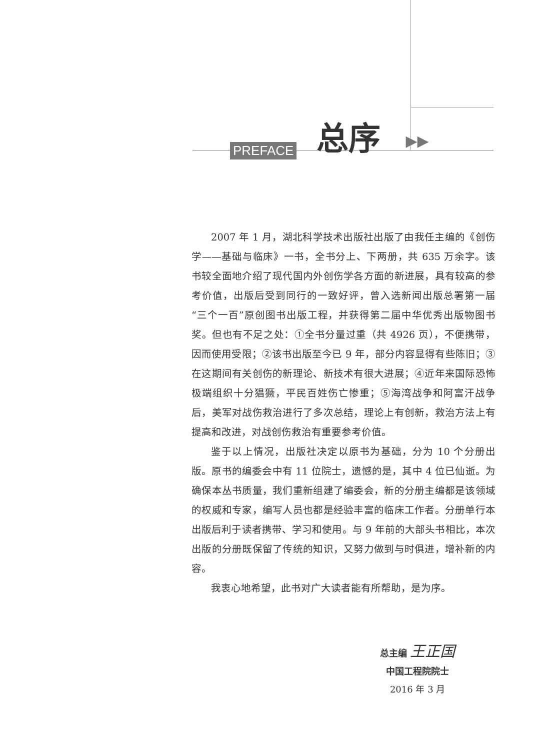PREFACE 总序 ▶▶
2007 年 1 月，湖北科学技术出版社出版了由我任主编的《创伤学——基础与临床》一书，全书分上、下两册，共 635 万余字。该书较全面地介绍了现代国内外创伤学各方面的新进展，具有较高的参考价值，出版后受到同行的一致好评，曾入选新闻出版总署第一届“三个一百”原创图书出版工程，并获得第二届中华优秀出版物图书奖。但也有不足之处：①全书分量过重（共 4926 页），不便携带，因而使用受限；②该书出版至今已 9 年，部分内容显得有些陈旧；③在这期间有关创伤的新理论、新技术有很大进展；④近年来国际恐怖极端组织十分猖獗，平民百姓伤亡惨重；⑤海湾战争和阿富汗战争后，美军对战伤救治进行了多次总结，理论上有创新，救治方法上有提高和改进，对战创伤救治有重要参考价值。
鉴于以上情况，出版社决定以原书为基础，分为 10 个分册出版。原书的编委会中有 11 位院士，遗憾的是，其中 4 位已仙逝。为确保本丛书质量，我们重新组建了编委会，新的分册主编都是该领域的权威和专家，编写人员也都是经验丰富的临床工作者。分册单行本出版后利于读者携带、学习和使用。与 9 年前的大部头书相比，本次出版的分册既保留了传统的知识，又努力做到与时俱进，增补新的内容。
我衷心地希望，此书对广大读者能有所帮助，是为序。
总主编 王正国
中国工程院院士
2016 年 3 月